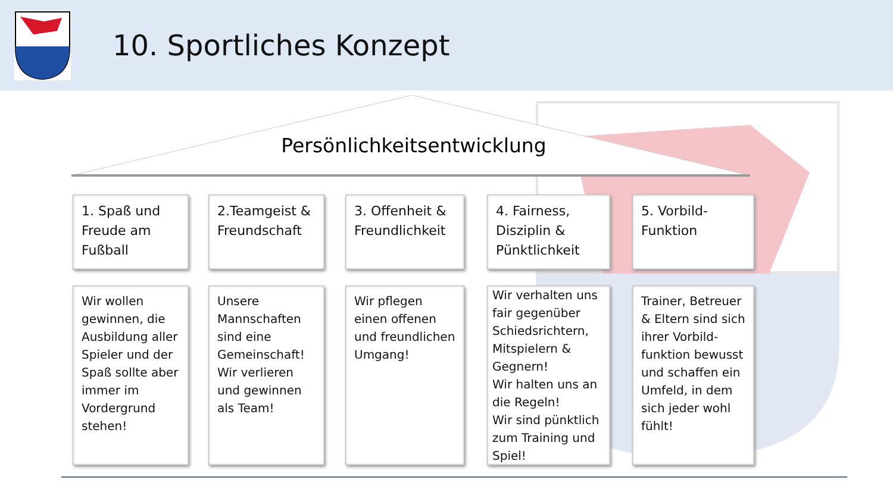10. Sportliches Konzept
Persönlichkeitsentwicklung
1. Spaß und Freude am Fußball
2.Teamgeist & Freundschaft
3. Offenheit & Freundlichkeit
4. Fairness, Disziplin & Pünktlichkeit
5. Vorbild-Funktion
Wir wollen gewinnen, die Ausbildung aller Spieler und der Spaß sollte aber immer im Vordergrund stehen!
Unsere Mannschaften sind eine Gemeinschaft! Wir verlieren und gewinnen als Team!
Wir pflegen einen offenen und freundlichen Umgang!
Wir verhalten uns fair gegenüber Schiedsrichtern, Mitspielern & Gegnern!
Wir halten uns an die Regeln!
Wir sind pünktlich zum Training und Spiel!
Trainer, Betreuer & Eltern sind sich ihrer Vorbild-funktion bewusst und schaffen ein Umfeld, in dem sich jeder wohl fühlt!